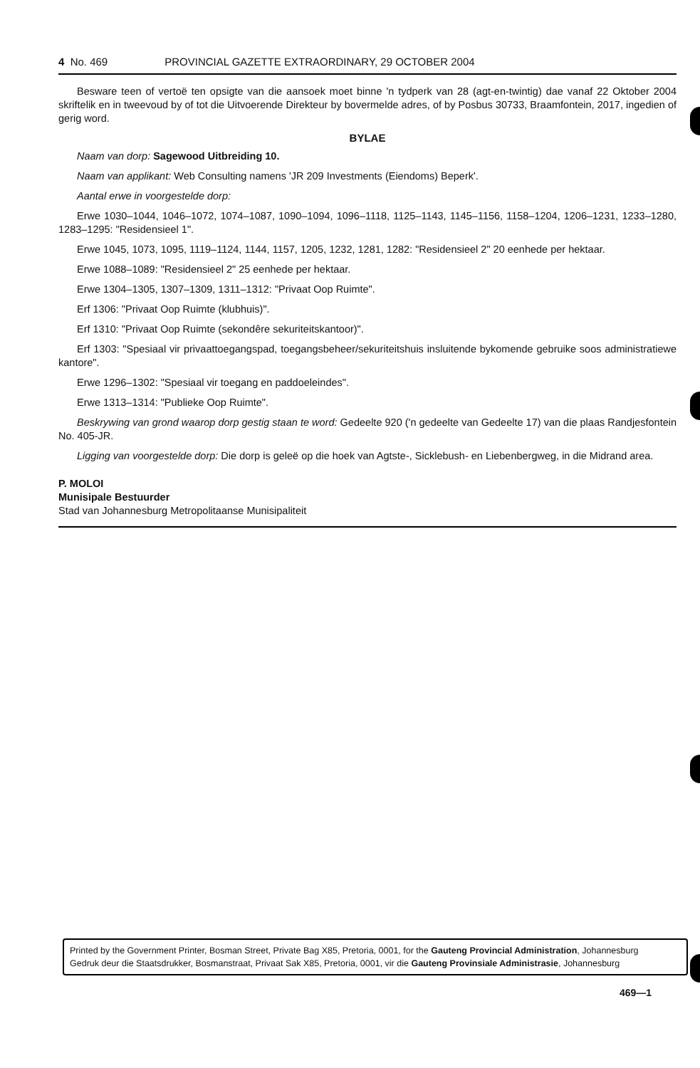4 No. 469 PROVINCIAL GAZETTE EXTRAORDINARY, 29 OCTOBER 2004
Besware teen of vertoë ten opsigte van die aansoek moet binne 'n tydperk van 28 (agt-en-twintig) dae vanaf 22 Oktober 2004 skriftelik en in tweevoud by of tot die Uitvoerende Direkteur by bovermelde adres, of by Posbus 30733, Braamfontein, 2017, ingedien of gerig word.
BYLAE
Naam van dorp: Sagewood Uitbreiding 10.
Naam van applikant: Web Consulting namens 'JR 209 Investments (Eiendoms) Beperk'.
Aantal erwe in voorgestelde dorp:
Erwe 1030–1044, 1046–1072, 1074–1087, 1090–1094, 1096–1118, 1125–1143, 1145–1156, 1158–1204, 1206–1231, 1233–1280, 1283–1295: "Residensieel 1".
Erwe 1045, 1073, 1095, 1119–1124, 1144, 1157, 1205, 1232, 1281, 1282: "Residensieel 2" 20 eenhede per hektaar.
Erwe 1088–1089: "Residensieel 2" 25 eenhede per hektaar.
Erwe 1304–1305, 1307–1309, 1311–1312: "Privaat Oop Ruimte".
Erf 1306: "Privaat Oop Ruimte (klubhuis)".
Erf 1310: "Privaat Oop Ruimte (sekondêre sekuriteitskantoor)".
Erf 1303: "Spesiaal vir privaattoegangspad, toegangsbeheer/sekuriteitshuis insluitende bykomende gebruike soos administratiewe kantore".
Erwe 1296–1302: "Spesiaal vir toegang en paddoeleindes".
Erwe 1313–1314: "Publieke Oop Ruimte".
Beskrywing van grond waarop dorp gestig staan te word: Gedeelte 920 ('n gedeelte van Gedeelte 17) van die plaas Randjesfontein No. 405-JR.
Ligging van voorgestelde dorp: Die dorp is geleë op die hoek van Agtste-, Sicklebush- en Liebenbergweg, in die Midrand area.
P. MOLOI
Munisipale Bestuurder
Stad van Johannesburg Metropolitaanse Munisipaliteit
Printed by the Government Printer, Bosman Street, Private Bag X85, Pretoria, 0001, for the Gauteng Provincial Administration, Johannesburg
Gedruk deur die Staatsdrukker, Bosmanstraat, Privaat Sak X85, Pretoria, 0001, vir die Gauteng Provinsiale Administrasie, Johannesburg
469—1